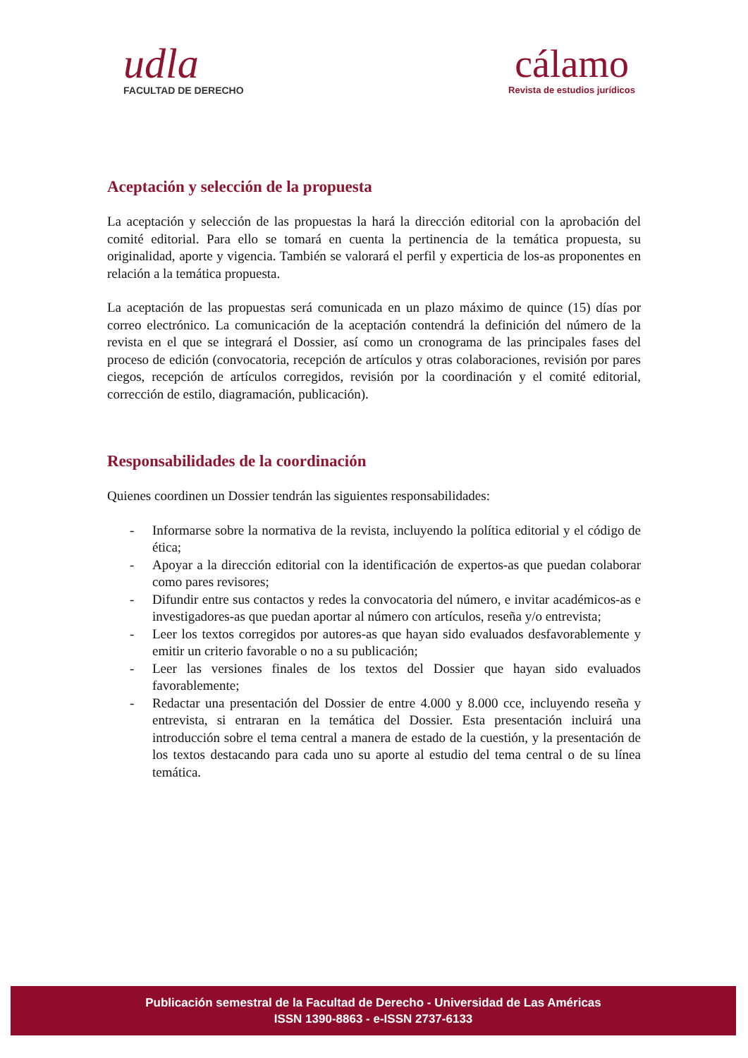udla
FACULTAD DE DERECHO
cálamo
Revista de estudios jurídicos
Aceptación y selección de la propuesta
La aceptación y selección de las propuestas la hará la dirección editorial con la aprobación del comité editorial. Para ello se tomará en cuenta la pertinencia de la temática propuesta, su originalidad, aporte y vigencia. También se valorará el perfil y experticia de los-as proponentes en relación a la temática propuesta.
La aceptación de las propuestas será comunicada en un plazo máximo de quince (15) días por correo electrónico. La comunicación de la aceptación contendrá la definición del número de la revista en el que se integrará el Dossier, así como un cronograma de las principales fases del proceso de edición (convocatoria, recepción de artículos y otras colaboraciones, revisión por pares ciegos, recepción de artículos corregidos, revisión por la coordinación y el comité editorial, corrección de estilo, diagramación, publicación).
Responsabilidades de la coordinación
Quienes coordinen un Dossier tendrán las siguientes responsabilidades:
- Informarse sobre la normativa de la revista, incluyendo la política editorial y el código de ética;
- Apoyar a la dirección editorial con la identificación de expertos-as que puedan colaborar como pares revisores;
- Difundir entre sus contactos y redes la convocatoria del número, e invitar académicos-as e investigadores-as que puedan aportar al número con artículos, reseña y/o entrevista;
- Leer los textos corregidos por autores-as que hayan sido evaluados desfavorablemente y emitir un criterio favorable o no a su publicación;
- Leer las versiones finales de los textos del Dossier que hayan sido evaluados favorablemente;
- Redactar una presentación del Dossier de entre 4.000 y 8.000 cce, incluyendo reseña y entrevista, si entraran en la temática del Dossier. Esta presentación incluirá una introducción sobre el tema central a manera de estado de la cuestión, y la presentación de los textos destacando para cada uno su aporte al estudio del tema central o de su línea temática.
Publicación semestral de la Facultad de Derecho - Universidad de Las Américas
ISSN 1390-8863 - e-ISSN 2737-6133